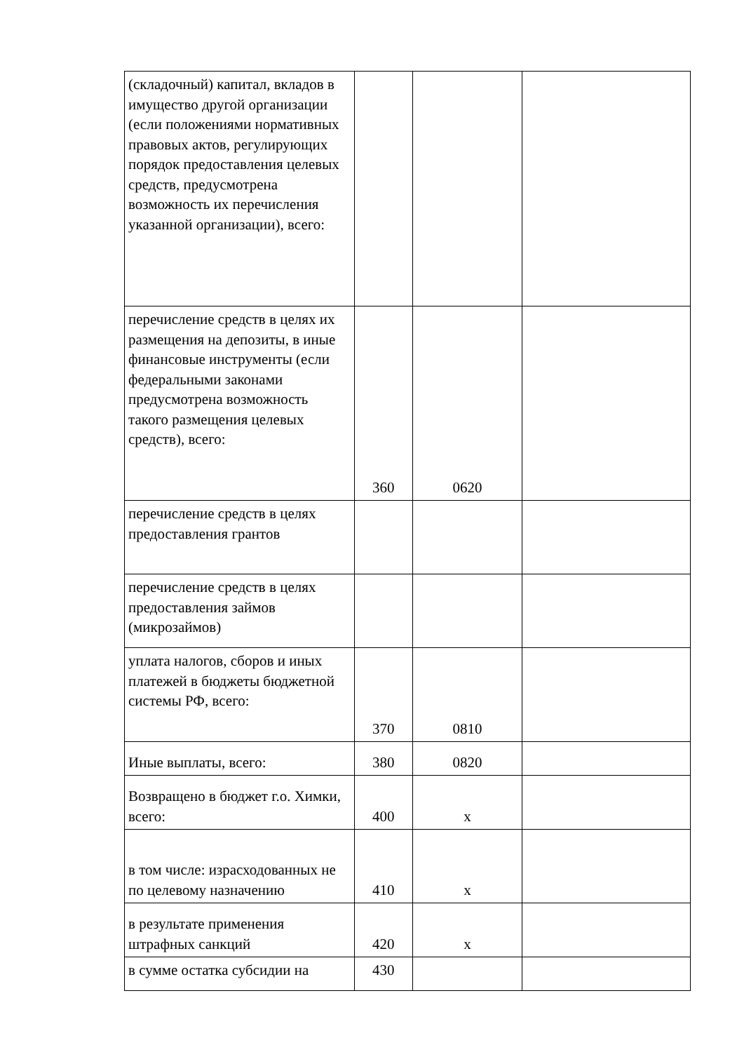| (складочный) капитал, вкладов в имущество другой организации (если положениями нормативных правовых актов, регулирующих порядок предоставления целевых средств, предусмотрена возможность их перечисления указанной организации), всего: | | | |
| перечисление средств в целях их размещения на депозиты, в иные финансовые инструменты (если федеральными законами предусмотрена возможность такого размещения целевых средств), всего: | 360 | 0620 | |
| перечисление средств в целях предоставления грантов | | | |
| перечисление средств в целях предоставления займов (микрозаймов) | | | |
| уплата налогов, сборов и иных платежей в бюджеты бюджетной системы РФ, всего: | 370 | 0810 | |
| Иные выплаты, всего: | 380 | 0820 | |
| Возвращено в бюджет г.о. Химки, всего: | 400 | x | |
| в том числе: израсходованных не по целевому назначению | 410 | x | |
| в результате применения штрафных санкций | 420 | x | |
| в сумме остатка субсидии на | 430 | | |